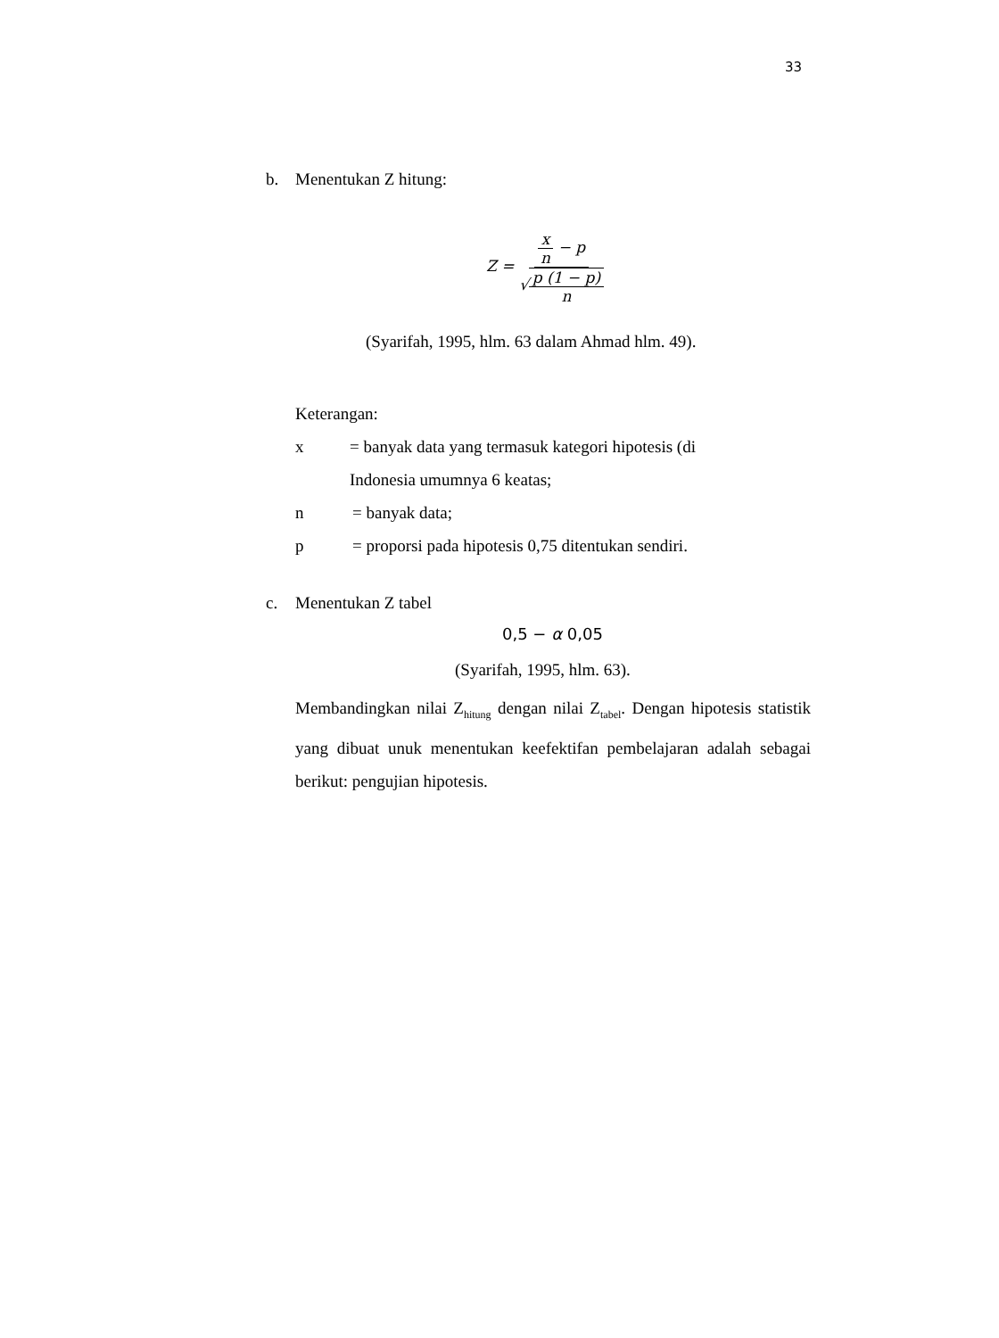33
b. Menentukan Z hitung:
Z = x n − p √p (1 − p) n
(Syarifah, 1995, hlm. 63 dalam Ahmad hlm. 49).
Keterangan:
x = banyak data yang termasuk kategori hipotesis (di
Indonesia umumnya 6 keatas;
n = banyak data;
p = proporsi pada hipotesis 0,75 ditentukan sendiri.
c. Menentukan Z tabel
0,5 − α 0,05
(Syarifah, 1995, hlm. 63).
Membandingkan nilai Z<sub>hitung</sub> dengan nilai Z<sub>tabel</sub>. Dengan hipotesis statistik yang dibuat unuk menentukan keefektifan pembelajaran adalah sebagai berikut: pengujian hipotesis.